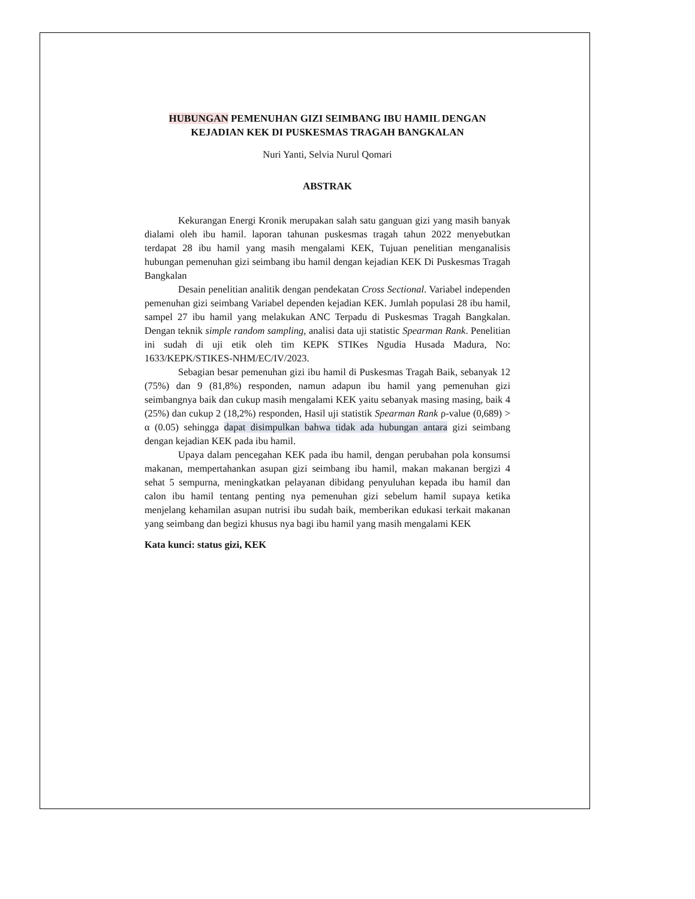HUBUNGAN PEMENUHAN GIZI SEIMBANG IBU HAMIL DENGAN KEJADIAN KEK DI PUSKESMAS TRAGAH BANGKALAN
Nuri Yanti, Selvia Nurul Qomari
ABSTRAK
Kekurangan Energi Kronik merupakan salah satu ganguan gizi yang masih banyak dialami oleh ibu hamil. laporan tahunan puskesmas tragah tahun 2022 menyebutkan terdapat 28 ibu hamil yang masih mengalami KEK, Tujuan penelitian menganalisis hubungan pemenuhan gizi seimbang ibu hamil dengan kejadian KEK Di Puskesmas Tragah Bangkalan
Desain penelitian analitik dengan pendekatan Cross Sectional. Variabel independen pemenuhan gizi seimbang Variabel dependen kejadian KEK. Jumlah populasi 28 ibu hamil, sampel 27 ibu hamil yang melakukan ANC Terpadu di Puskesmas Tragah Bangkalan. Dengan teknik simple random sampling, analisi data uji statistic Spearman Rank. Penelitian ini sudah di uji etik oleh tim KEPK STIKes Ngudia Husada Madura, No: 1633/KEPK/STIKES-NHM/EC/IV/2023.
Sebagian besar pemenuhan gizi ibu hamil di Puskesmas Tragah Baik, sebanyak 12 (75%) dan 9 (81,8%) responden, namun adapun ibu hamil yang pemenuhan gizi seimbangnya baik dan cukup masih mengalami KEK yaitu sebanyak masing masing, baik 4 (25%) dan cukup 2 (18,2%) responden, Hasil uji statistik Spearman Rank ρ-value (0,689) > α (0.05) sehingga dapat disimpulkan bahwa tidak ada hubungan antara gizi seimbang dengan kejadian KEK pada ibu hamil.
Upaya dalam pencegahan KEK pada ibu hamil, dengan perubahan pola konsumsi makanan, mempertahankan asupan gizi seimbang ibu hamil, makan makanan bergizi 4 sehat 5 sempurna, meningkatkan pelayanan dibidang penyuluhan kepada ibu hamil dan calon ibu hamil tentang penting nya pemenuhan gizi sebelum hamil supaya ketika menjelang kehamilan asupan nutrisi ibu sudah baik, memberikan edukasi terkait makanan yang seimbang dan begizi khusus nya bagi ibu hamil yang masih mengalami KEK
Kata kunci: status gizi, KEK